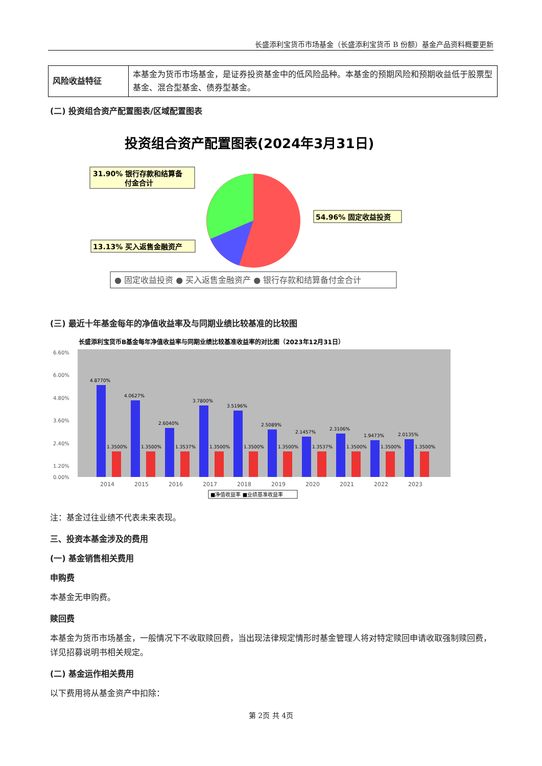长盛添利宝货币市场基金（长盛添利宝货币 B 份额）基金产品资料概要更新
| 风险收益特征 | 本基金为货币市场基金，是证券投资基金中的低风险品种。本基金的预期风险和预期收益低于股票型基金、混合型基金、债券型基金。 |
(二) 投资组合资产配置图表/区域配置图表
投资组合资产配置图表(2024年3月31日)
31.90% 银行存款和结算备
付金合计
54.96% 固定收益投资
13.13% 买入返售金融资产
● 固定收益投资 ● 买入返售金融资产 ● 银行存款和结算备付金合计
(三) 最近十年基金每年的净值收益率及与同期业绩比较基准的比较图
长盛添利宝货币B基金每年净值收益率与同期业绩比较基准收益率的对比图（2023年12月31日）
6.60%
6.00%
4.80%
3.60%
2.40%
1.20%
0.00%
4.8770%
4.0627%
2.6040%
3.7800%
3.5196%
2.5089%
2.1457%
2.3106%
1.9473%
2.0135%
1.3500%
1.3500%
1.3537%
1.3500%
1.3500%
1.3500%
1.3537%
1.3500%
1.3500%
1.3500%
2014
2015
2016
2017
2018
2019
2020
2021
2022
2023
■净值收益率 ■业绩基准收益率
注：基金过往业绩不代表未来表现。
三、投资本基金涉及的费用
(一) 基金销售相关费用
申购费
本基金无申购费。
赎回费
本基金为货币市场基金，一般情况下不收取赎回费，当出现法律规定情形时基金管理人将对特定赎回申请收取强制赎回费，详见招募说明书相关规定。
(二) 基金运作相关费用
以下费用将从基金资产中扣除：
第 2页 共 4页